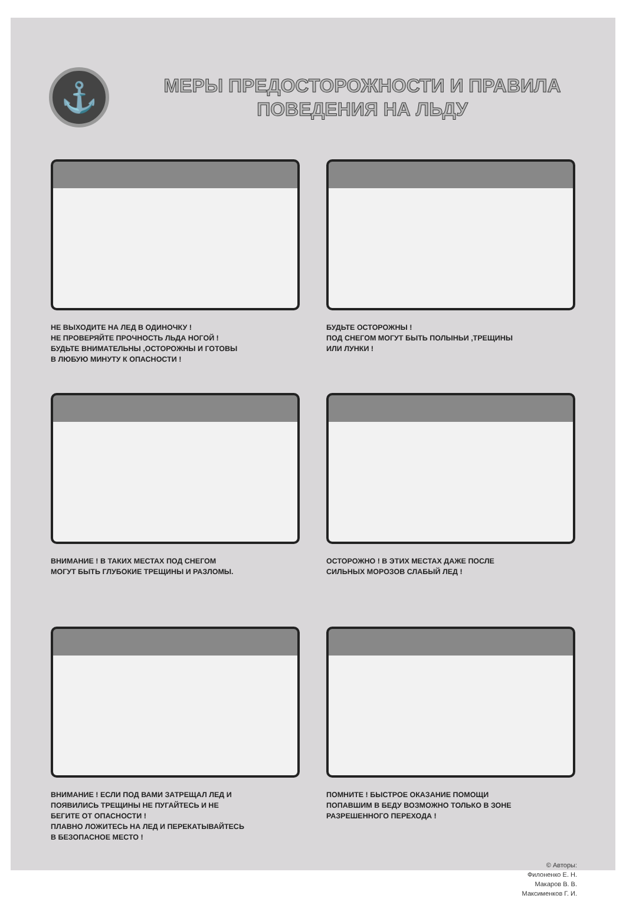⚓
МЕРЫ ПРЕДОСТОРОЖНОСТИ И ПРАВИЛА
ПОВЕДЕНИЯ НА ЛЬДУ
НЕ ВЫХОДИТЕ НА ЛЕД В ОДИНОЧКУ !
НЕ ПРОВЕРЯЙТЕ ПРОЧНОСТЬ ЛЬДА НОГОЙ !
БУДЬТЕ ВНИМАТЕЛЬНЫ ,ОСТОРОЖНЫ И ГОТОВЫ
В ЛЮБУЮ МИНУТУ К ОПАСНОСТИ !
БУДЬТЕ ОСТОРОЖНЫ !
ПОД СНЕГОМ МОГУТ БЫТЬ ПОЛЫНЬИ ,ТРЕЩИНЫ
ИЛИ ЛУНКИ !
ВНИМАНИЕ ! В ТАКИХ МЕСТАХ ПОД СНЕГОМ
МОГУТ БЫТЬ ГЛУБОКИЕ ТРЕЩИНЫ И РАЗЛОМЫ.
ОСТОРОЖНО ! В ЭТИХ МЕСТАХ ДАЖЕ ПОСЛЕ
СИЛЬНЫХ МОРОЗОВ СЛАБЫЙ ЛЕД !
ВНИМАНИЕ ! ЕСЛИ ПОД ВАМИ ЗАТРЕЩАЛ ЛЕД И
ПОЯВИЛИСЬ ТРЕЩИНЫ НЕ ПУГАЙТЕСЬ И НЕ
БЕГИТЕ ОТ ОПАСНОСТИ !
ПЛАВНО ЛОЖИТЕСЬ НА ЛЕД И ПЕРЕКАТЫВАЙТЕСЬ
В БЕЗОПАСНОЕ МЕСТО !
ПОМНИТЕ ! БЫСТРОЕ ОКАЗАНИЕ ПОМОЩИ
ПОПАВШИМ В БЕДУ ВОЗМОЖНО ТОЛЬКО В ЗОНЕ
РАЗРЕШЕННОГО ПЕРЕХОДА !
© Авторы:
Филоненко Е. Н.
Макаров В. В.
Максименков Г. И.